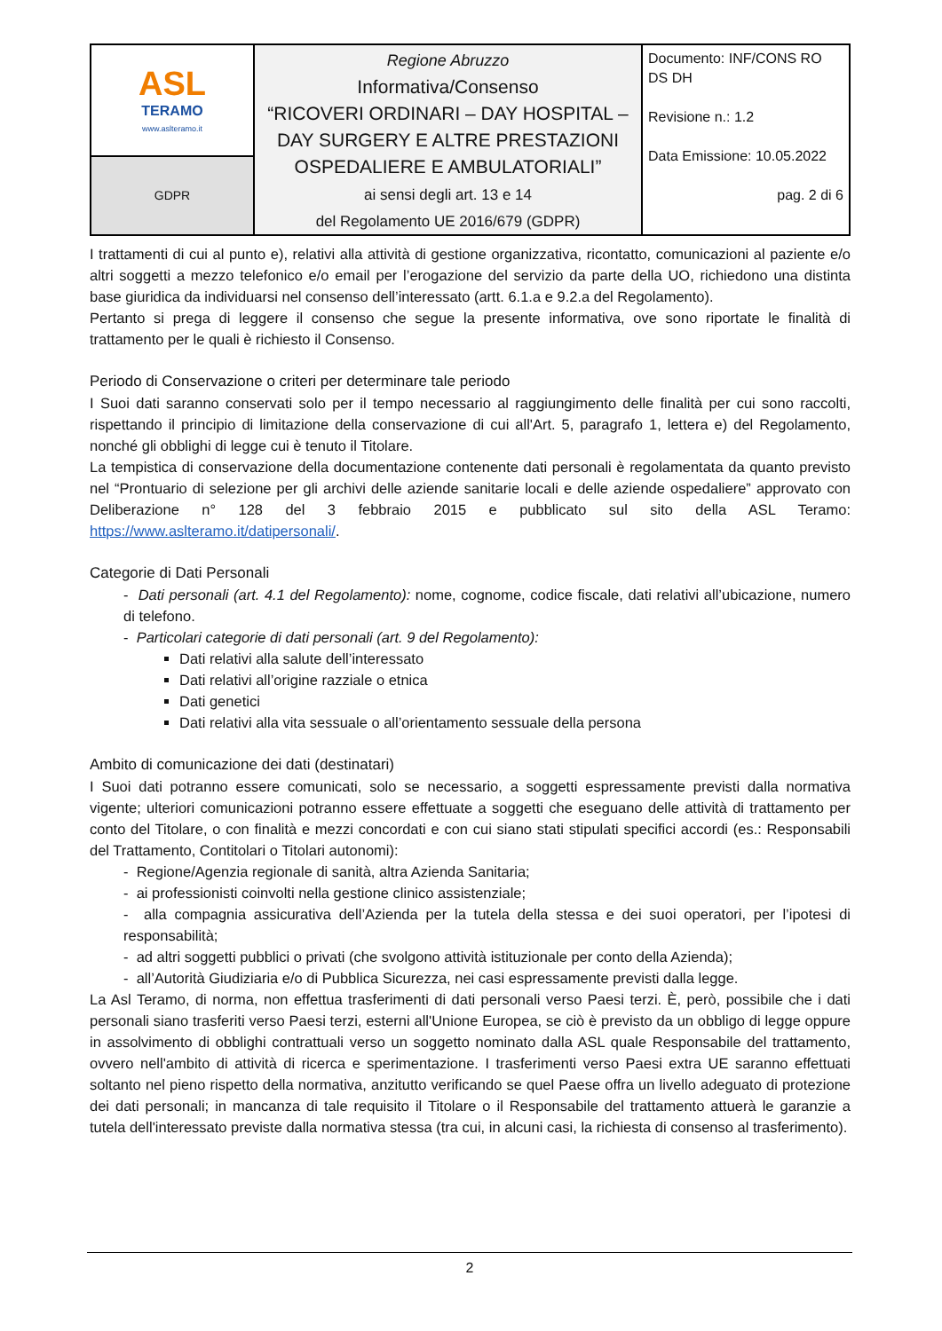| ASL TERAMO www.aslteramo.it | Regione Abruzzo Informativa/Consenso “RICOVERI ORDINARI – DAY HOSPITAL – DAY SURGERY E ALTRE PRESTAZIONI OSPEDALIERE E AMBULATORIALI” ai sensi degli art. 13 e 14 del Regolamento UE 2016/679 (GDPR) | Documento: INF/CONS RO DS DH Revisione n.: 1.2 Data Emissione: 10.05.2022 pag. 2 di 6 |
| GDPR | | |
I trattamenti di cui al punto e), relativi alla attività di gestione organizzativa, ricontatto, comunicazioni al paziente e/o altri soggetti a mezzo telefonico e/o email per l’erogazione del servizio da parte della UO, richiedono una distinta base giuridica da individuarsi nel consenso dell’interessato (artt. 6.1.a e 9.2.a del Regolamento).
Pertanto si prega di leggere il consenso che segue la presente informativa, ove sono riportate le finalità di trattamento per le quali è richiesto il Consenso.
Periodo di Conservazione o criteri per determinare tale periodo
I Suoi dati saranno conservati solo per il tempo necessario al raggiungimento delle finalità per cui sono raccolti, rispettando il principio di limitazione della conservazione di cui all'Art. 5, paragrafo 1, lettera e) del Regolamento, nonché gli obblighi di legge cui è tenuto il Titolare.
La tempistica di conservazione della documentazione contenente dati personali è regolamentata da quanto previsto nel “Prontuario di selezione per gli archivi delle aziende sanitarie locali e delle aziende ospedaliere” approvato con Deliberazione n° 128 del 3 febbraio 2015 e pubblicato sul sito della ASL Teramo: https://www.aslteramo.it/datipersonali/.
Categorie di Dati Personali
- Dati personali (art. 4.1 del Regolamento): nome, cognome, codice fiscale, dati relativi all’ubicazione, numero di telefono.
- Particolari categorie di dati personali (art. 9 del Regolamento):
Dati relativi alla salute dell’interessato
Dati relativi all’origine razziale o etnica
Dati genetici
Dati relativi alla vita sessuale o all’orientamento sessuale della persona
Ambito di comunicazione dei dati (destinatari)
I Suoi dati potranno essere comunicati, solo se necessario, a soggetti espressamente previsti dalla normativa vigente; ulteriori comunicazioni potranno essere effettuate a soggetti che eseguano delle attività di trattamento per conto del Titolare, o con finalità e mezzi concordati e con cui siano stati stipulati specifici accordi (es.: Responsabili del Trattamento, Contitolari o Titolari autonomi):
- Regione/Agenzia regionale di sanità, altra Azienda Sanitaria;
- ai professionisti coinvolti nella gestione clinico assistenziale;
- alla compagnia assicurativa dell’Azienda per la tutela della stessa e dei suoi operatori, per l’ipotesi di responsabilità;
- ad altri soggetti pubblici o privati (che svolgono attività istituzionale per conto della Azienda);
- all’Autorità Giudiziaria e/o di Pubblica Sicurezza, nei casi espressamente previsti dalla legge.
La Asl Teramo, di norma, non effettua trasferimenti di dati personali verso Paesi terzi. È, però, possibile che i dati personali siano trasferiti verso Paesi terzi, esterni all'Unione Europea, se ciò è previsto da un obbligo di legge oppure in assolvimento di obblighi contrattuali verso un soggetto nominato dalla ASL quale Responsabile del trattamento, ovvero nell'ambito di attività di ricerca e sperimentazione. I trasferimenti verso Paesi extra UE saranno effettuati soltanto nel pieno rispetto della normativa, anzitutto verificando se quel Paese offra un livello adeguato di protezione dei dati personali; in mancanza di tale requisito il Titolare o il Responsabile del trattamento attuerà le garanzie a tutela dell'interessato previste dalla normativa stessa (tra cui, in alcuni casi, la richiesta di consenso al trasferimento).
2